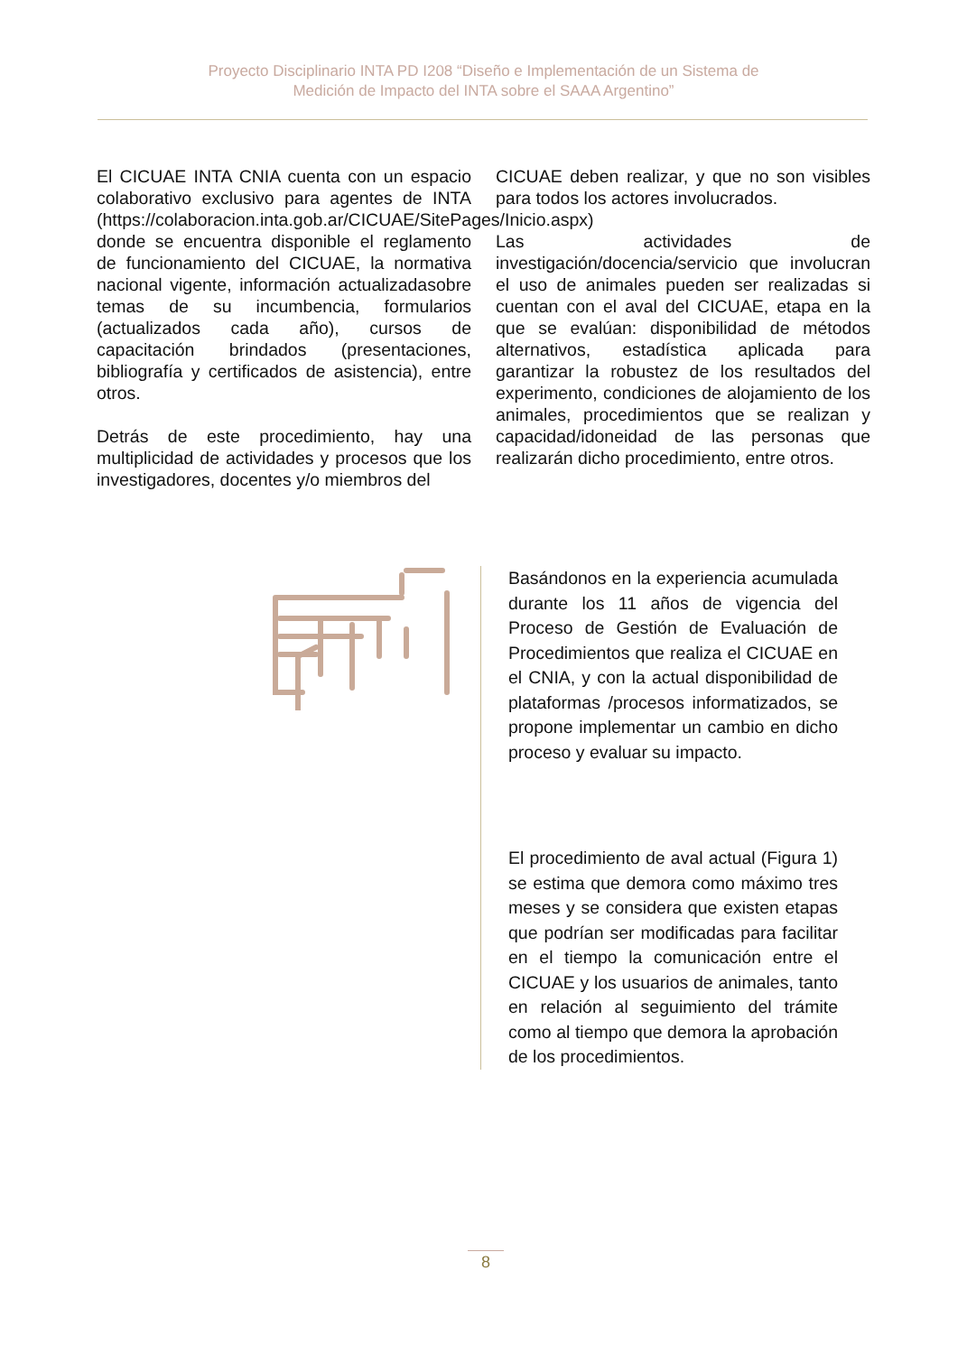Proyecto Disciplinario INTA PD I208 “Diseño e Implementación de un Sistema de
Medición de Impacto del INTA sobre el SAAA Argentino”
El CICUAE INTA CNIA cuenta con un espacio colaborativo exclusivo para agentes de INTA (https://colaboracion.inta.gob.ar/CICUAE/SitePages/Inicio.aspx) donde se encuentra disponible el reglamento de funcionamiento del CICUAE, la normativa nacional vigente, información actualizadasobre temas de su incumbencia, formularios (actualizados cada año), cursos de capacitación brindados (presentaciones, bibliografía y certificados de asistencia), entre otros.
Detrás de este procedimiento, hay una multiplicidad de actividades y procesos que los investigadores, docentes y/o miembros del
CICUAE deben realizar, y que no son visibles para todos los actores involucrados.
Las actividades de investigación/docencia/servicio que involucran el uso de animales pueden ser realizadas si cuentan con el aval del CICUAE, etapa en la que se evalúan: disponibilidad de métodos alternativos, estadística aplicada para garantizar la robustez de los resultados del experimento, condiciones de alojamiento de los animales, procedimientos que se realizan y capacidad/idoneidad de las personas que realizarán dicho procedimiento, entre otros.
Basándonos en la experiencia acumulada durante los 11 años de vigencia del Proceso de Gestión de Evaluación de Procedimientos que realiza el CICUAE en el CNIA, y con la actual disponibilidad de plataformas /procesos informatizados, se propone implementar un cambio en dicho proceso y evaluar su impacto.
El procedimiento de aval actual (Figura 1) se estima que demora como máximo tres meses y se considera que existen etapas que podrían ser modificadas para facilitar en el tiempo la comunicación entre el CICUAE y los usuarios de animales, tanto en relación al seguimiento del trámite como al tiempo que demora la aprobación de los procedimientos.
8